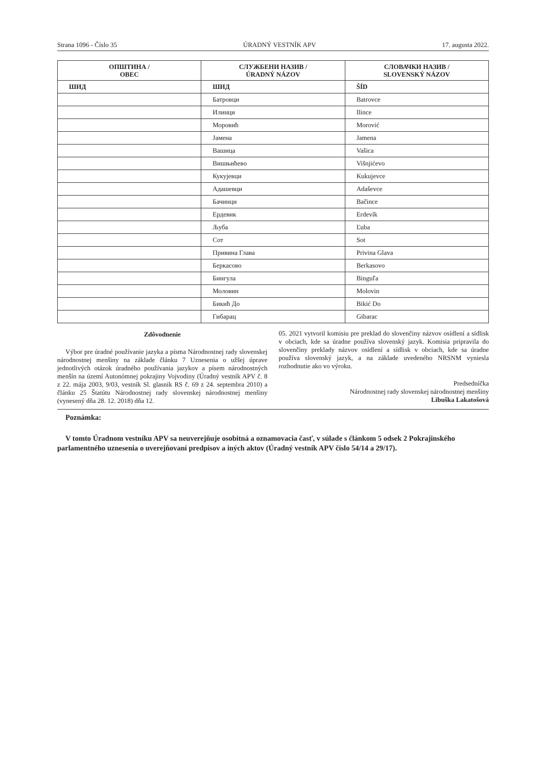Strana 1096 - Číslo 35 ÚRADNÝ VESTNÍK APV 17. augusta 2022.
| ОПШТИНА / OBEC | СЛУЖБЕНИ НАЗИВ / ÚRADNÝ NÁZOV | СЛОВАЧКИ НАЗИВ / SLOVENSKÝ NÁZOV |
| --- | --- | --- |
| ШИД | ШИД | ŠÍD |
| | Батровци | Batrovce |
| | Илинци | Ilince |
| | Моровић | Morović |
| | Јамена | Jamena |
| | Вашица | Vašica |
| | Вишњићево | Višnjićevo |
| | Кукујевци | Kukujevce |
| | Адашевци | Adaševce |
| | Бачинци | Bačince |
| | Ердевик | Erdevík |
| | Љуба | Ľuba |
| | Сот | Sot |
| | Привина Глава | Privina Glava |
| | Беркасово | Berkasovo |
| | Бингула | Binguľa |
| | Моловин | Molovin |
| | Бикић До | Bikić Do |
| | Гибарац | Gibarac |
Zdôvodnenie
Výbor pre úradné používanie jazyka a písma Národnostnej rady slovenskej národnostnej menšiny na základe článku 7 Uznesenia o užšej úprave jednotlivých otázok úradného používania jazykov a písem národnostných menšín na území Autonómnej pokrajiny Vojvodiny (Úradný vestník APV č. 8 z 22. mája 2003, 9/03, vestník Sl. glasnik RS č. 69 z 24. septembra 2010) a článku 25 Štatútu Národnostnej rady slovenskej národnostnej menšiny (vynesený dňa 28. 12. 2018) dňa 12.
05. 2021 vytvoril komisiu pre preklad do slovenčiny názvov osídlení a sídlisk v obciach, kde sa úradne používa slovenský jazyk. Komisia pripravila do slovenčiny preklady názvov osídlení a sídlisk v obciach, kde sa úradne používa slovenský jazyk, a na základe uvedeného NRSNM vyniesla rozhodnutie ako vo výroku.
Predsedníčka
Národnostnej rady slovenskej národnostnej menšiny
Libuška Lakatošová
Poznámka:
V tomto Úradnom vestníku APV sa neuverejňuje osobitná a oznamovacia časť, v súlade s článkom 5 odsek 2 Pokrajinského parlamentného uznesenia o uverejňovaní predpisov a iných aktov (Úradný vestník APV číslo 54/14 a 29/17).